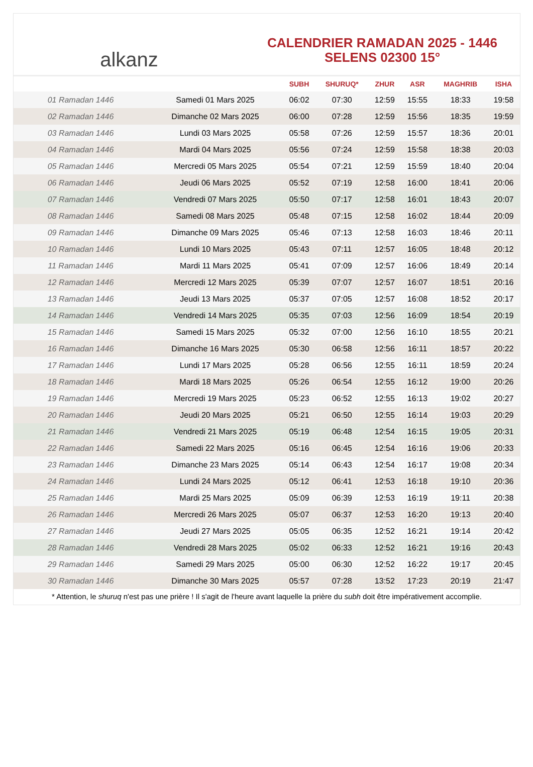alkanz
CALENDRIER RAMADAN 2025 - 1446
SELENS 02300 15°
| | | SUBH | SHURUQ* | ZHUR | ASR | MAGHRIB | ISHA |
| --- | --- | --- | --- | --- | --- | --- | --- |
| 01 Ramadan 1446 | Samedi 01 Mars 2025 | 06:02 | 07:30 | 12:59 | 15:55 | 18:33 | 19:58 |
| 02 Ramadan 1446 | Dimanche 02 Mars 2025 | 06:00 | 07:28 | 12:59 | 15:56 | 18:35 | 19:59 |
| 03 Ramadan 1446 | Lundi 03 Mars 2025 | 05:58 | 07:26 | 12:59 | 15:57 | 18:36 | 20:01 |
| 04 Ramadan 1446 | Mardi 04 Mars 2025 | 05:56 | 07:24 | 12:59 | 15:58 | 18:38 | 20:03 |
| 05 Ramadan 1446 | Mercredi 05 Mars 2025 | 05:54 | 07:21 | 12:59 | 15:59 | 18:40 | 20:04 |
| 06 Ramadan 1446 | Jeudi 06 Mars 2025 | 05:52 | 07:19 | 12:58 | 16:00 | 18:41 | 20:06 |
| 07 Ramadan 1446 | Vendredi 07 Mars 2025 | 05:50 | 07:17 | 12:58 | 16:01 | 18:43 | 20:07 |
| 08 Ramadan 1446 | Samedi 08 Mars 2025 | 05:48 | 07:15 | 12:58 | 16:02 | 18:44 | 20:09 |
| 09 Ramadan 1446 | Dimanche 09 Mars 2025 | 05:46 | 07:13 | 12:58 | 16:03 | 18:46 | 20:11 |
| 10 Ramadan 1446 | Lundi 10 Mars 2025 | 05:43 | 07:11 | 12:57 | 16:05 | 18:48 | 20:12 |
| 11 Ramadan 1446 | Mardi 11 Mars 2025 | 05:41 | 07:09 | 12:57 | 16:06 | 18:49 | 20:14 |
| 12 Ramadan 1446 | Mercredi 12 Mars 2025 | 05:39 | 07:07 | 12:57 | 16:07 | 18:51 | 20:16 |
| 13 Ramadan 1446 | Jeudi 13 Mars 2025 | 05:37 | 07:05 | 12:57 | 16:08 | 18:52 | 20:17 |
| 14 Ramadan 1446 | Vendredi 14 Mars 2025 | 05:35 | 07:03 | 12:56 | 16:09 | 18:54 | 20:19 |
| 15 Ramadan 1446 | Samedi 15 Mars 2025 | 05:32 | 07:00 | 12:56 | 16:10 | 18:55 | 20:21 |
| 16 Ramadan 1446 | Dimanche 16 Mars 2025 | 05:30 | 06:58 | 12:56 | 16:11 | 18:57 | 20:22 |
| 17 Ramadan 1446 | Lundi 17 Mars 2025 | 05:28 | 06:56 | 12:55 | 16:11 | 18:59 | 20:24 |
| 18 Ramadan 1446 | Mardi 18 Mars 2025 | 05:26 | 06:54 | 12:55 | 16:12 | 19:00 | 20:26 |
| 19 Ramadan 1446 | Mercredi 19 Mars 2025 | 05:23 | 06:52 | 12:55 | 16:13 | 19:02 | 20:27 |
| 20 Ramadan 1446 | Jeudi 20 Mars 2025 | 05:21 | 06:50 | 12:55 | 16:14 | 19:03 | 20:29 |
| 21 Ramadan 1446 | Vendredi 21 Mars 2025 | 05:19 | 06:48 | 12:54 | 16:15 | 19:05 | 20:31 |
| 22 Ramadan 1446 | Samedi 22 Mars 2025 | 05:16 | 06:45 | 12:54 | 16:16 | 19:06 | 20:33 |
| 23 Ramadan 1446 | Dimanche 23 Mars 2025 | 05:14 | 06:43 | 12:54 | 16:17 | 19:08 | 20:34 |
| 24 Ramadan 1446 | Lundi 24 Mars 2025 | 05:12 | 06:41 | 12:53 | 16:18 | 19:10 | 20:36 |
| 25 Ramadan 1446 | Mardi 25 Mars 2025 | 05:09 | 06:39 | 12:53 | 16:19 | 19:11 | 20:38 |
| 26 Ramadan 1446 | Mercredi 26 Mars 2025 | 05:07 | 06:37 | 12:53 | 16:20 | 19:13 | 20:40 |
| 27 Ramadan 1446 | Jeudi 27 Mars 2025 | 05:05 | 06:35 | 12:52 | 16:21 | 19:14 | 20:42 |
| 28 Ramadan 1446 | Vendredi 28 Mars 2025 | 05:02 | 06:33 | 12:52 | 16:21 | 19:16 | 20:43 |
| 29 Ramadan 1446 | Samedi 29 Mars 2025 | 05:00 | 06:30 | 12:52 | 16:22 | 19:17 | 20:45 |
| 30 Ramadan 1446 | Dimanche 30 Mars 2025 | 05:57 | 07:28 | 13:52 | 17:23 | 20:19 | 21:47 |
* Attention, le shuruq n'est pas une prière ! Il s'agit de l'heure avant laquelle la prière du subh doit être impérativement accomplie.